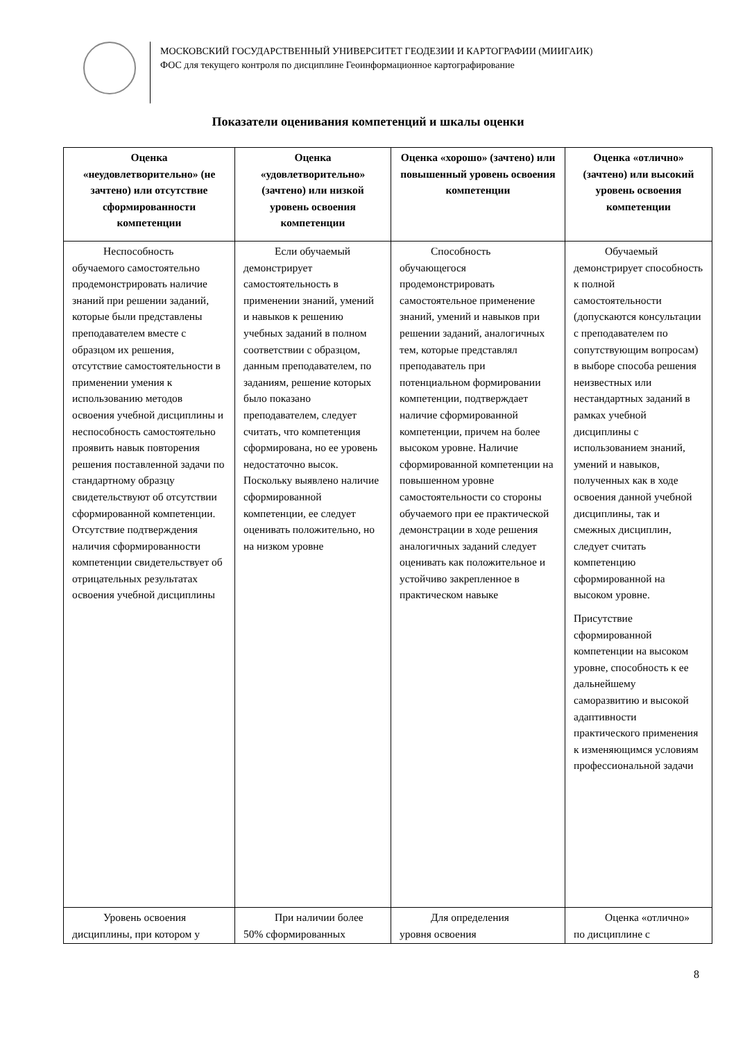МОСКОВСКИЙ ГОСУДАРСТВЕННЫЙ УНИВЕРСИТЕТ ГЕОДЕЗИИ И КАРТОГРАФИИ (МИИГАИК)
ФОС для текущего контроля по дисциплине Геоинформационное картографирование
Показатели оценивания компетенций и шкалы оценки
| Оценка «неудовлетворительно» (не зачтено) или отсутствие сформированности компетенции | Оценка «удовлетворительно» (зачтено) или низкой уровень освоения компетенции | Оценка «хорошо» (зачтено) или повышенный уровень освоения компетенции | Оценка «отлично» (зачтено) или высокий уровень освоения компетенции |
| --- | --- | --- | --- |
| Неспособность обучаемого самостоятельно продемонстрировать наличие знаний при решении заданий, которые были представлены преподавателем вместе с образцом их решения, отсутствие самостоятельности в применении умения к использованию методов освоения учебной дисциплины и неспособность самостоятельно проявить навык повторения решения поставленной задачи по стандартному образцу свидетельствуют об отсутствии сформированной компетенции. Отсутствие подтверждения наличия сформированности компетенции свидетельствует об отрицательных результатах освоения учебной дисциплины | Если обучаемый демонстрирует самостоятельность в применении знаний, умений и навыков к решению учебных заданий в полном соответствии с образцом, данным преподавателем, по заданиям, решение которых было показано преподавателем, следует считать, что компетенция сформирована, но ее уровень недостаточно высок. Поскольку выявлено наличие сформированной компетенции, ее следует оценивать положительно, но на низком уровне | Способность обучающегося продемонстрировать самостоятельное применение знаний, умений и навыков при решении заданий, аналогичных тем, которые представлял преподаватель при потенциальном формировании компетенции, подтверждает наличие сформированной компетенции, причем на более высоком уровне. Наличие сформированной компетенции на повышенном уровне самостоятельности со стороны обучаемого при ее практической демонстрации в ходе решения аналогичных заданий следует оценивать как положительное и устойчиво закрепленное в практическом навыке | Обучаемый демонстрирует способность к полной самостоятельности (допускаются консультации с преподавателем по сопутствующим вопросам) в выборе способа решения неизвестных или нестандартных заданий в рамках учебной дисциплины с использованием знаний, умений и навыков, полученных как в ходе освоения данной учебной дисциплины, так и смежных дисциплин, следует считать компетенцию сформированной на высоком уровне. Присутствие сформированной компетенции на высоком уровне, способность к ее дальнейшему саморазвитию и высокой адаптивности практического применения к изменяющимся условиям профессиональной задачи |
| Уровень освоения дисциплины, при котором у | При наличии более 50% сформированных | Для определения уровня освоения | Оценка «отлично» по дисциплине с |
8